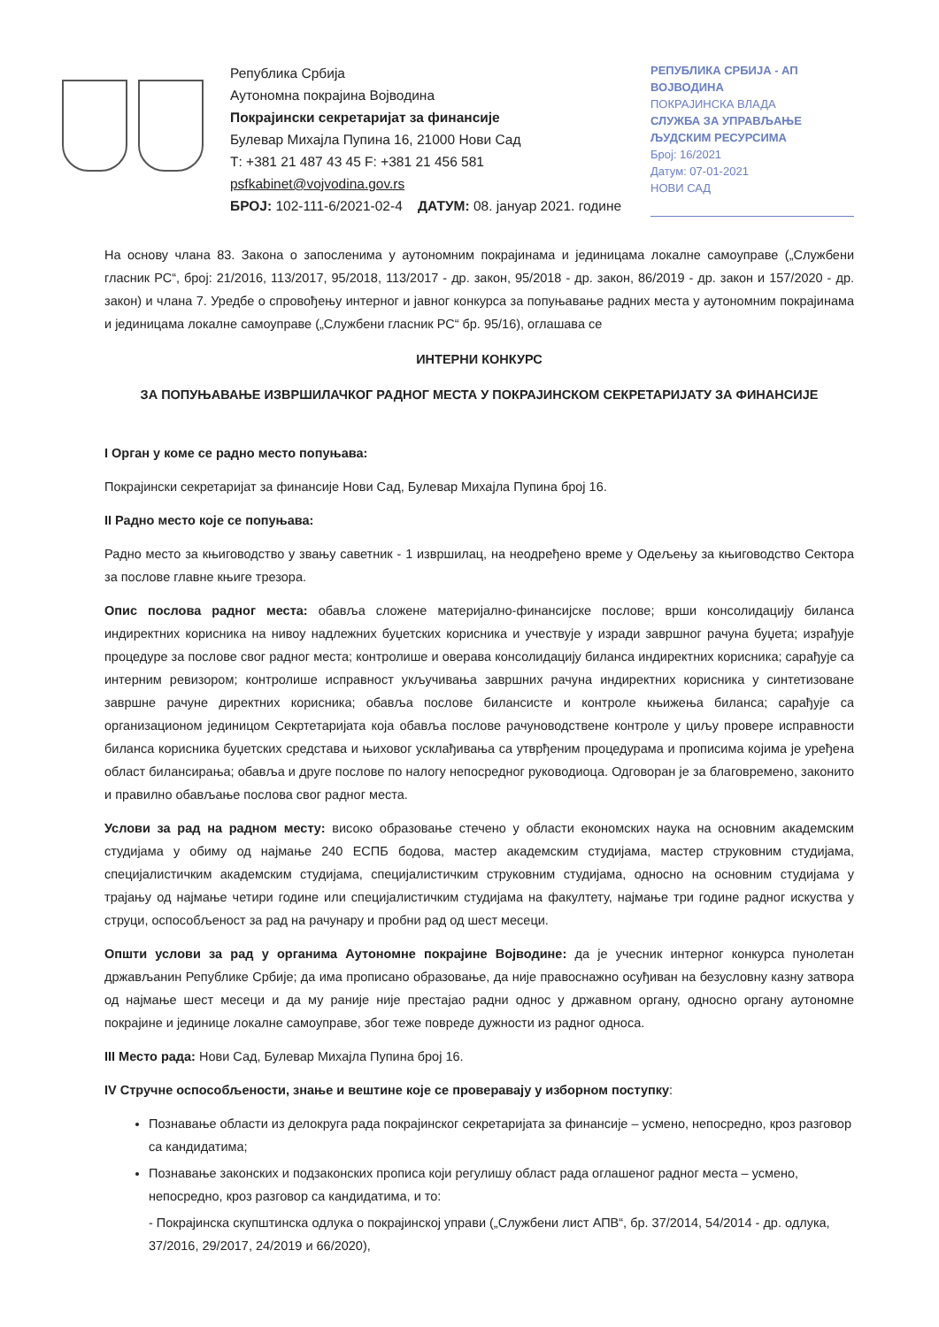Република Србија
Аутономна покрајина Војводина
Покрајински секретаријат за финансије
Булевар Михајла Пупина 16, 21000 Нови Сад
Т: +381 21 487 43 45 F: +381 21 456 581
psfkabinet@vojvodina.gov.rs
БРОЈ: 102-111-6/2021-02-4 ДАТУМ: 08. јануар 2021. године
РЕПУБЛИКА СРБИЈА - АП ВОЈВОДИНА
ПОКРАЈИНСКА ВЛАДА
СЛУЖБА ЗА УПРАВЉАЊЕ ЉУДСКИМ РЕСУРСИМА
Број: 16/2021
Датум: 07-01-2021
НОВИ САД
На основу члана 83. Закона о запосленима у аутономним покрајинама и јединицама локалне самоуправе („Службени гласник РС“, број: 21/2016, 113/2017, 95/2018, 113/2017 - др. закон, 95/2018 - др. закон, 86/2019 - др. закон и 157/2020 - др. закон) и члана 7. Уредбе о спровођењу интерног и јавног конкурса за попуњавање радних места у аутономним покрајинама и јединицама локалне самоуправе („Службени гласник РС“ бр. 95/16), оглашава се
ИНТЕРНИ КОНКУРС
ЗА ПОПУЊАВАЊЕ ИЗВРШИЛАЧКОГ РАДНОГ МЕСТА У ПОКРАЈИНСКОМ СЕКРЕТАРИЈАТУ ЗА ФИНАНСИЈЕ
I Орган у коме се радно место попуњава:
Покрајински секретаријат за финансије Нови Сад, Булевар Михајла Пупина број 16.
II Радно место које се попуњава:
Радно место за књиговодство у звању саветник - 1 извршилац, на неодређено време у Одељењу за књиговодство Сектора за послове главне књиге трезора.
Опис послова радног места: обавља сложене материјално-финансијске послове; врши консолидацију биланса индиректних корисника на нивоу надлежних буџетских корисника и учествује у изради завршног рачуна буџета; израђује процедуре за послове свог радног места; контролише и оверава консолидацију биланса индиректних корисника; сарађује са интерним ревизором; контролише исправност укључивања завршних рачуна индиректних корисника у синтетизоване завршне рачуне директних корисника; обавља послове билансисте и контроле књижења биланса; сарађује са организационом јединицом Секртетаријата која обавља послове рачуноводствене контроле у циљу провере исправности биланса корисника буџетских средстава и њиховог усклађивања са утврђеним процедурама и прописима којима је уређена област билансирања; обавља и друге послове по налогу непосредног руководиоца. Одговоран је за благовремено, законито и правилно обављање послова свог радног места.
Услови за рад на радном месту: високо образовање стечено у области економских наука на основним академским студијама у обиму од најмање 240 ЕСПБ бодова, мастер академским студијама, мастер струковним студијама, специјалистичким академским студијама, специјалистичким струковним студијама, односно на основним студијама у трајању од најмање четири године или специјалистичким студијама на факултету, најмање три године радног искуства у струци, оспособљеност за рад на рачунару и пробни рад од шест месеци.
Општи услови за рад у органима Аутономне покрајине Војводине: да је учесник интерног конкурса пунолетан држављанин Републике Србије; да има прописано образовање, да није правоснажно осуђиван на безусловну казну затвора од најмање шест месеци и да му раније није престајао радни однос у државном органу, односно органу аутономне покрајине и јединице локалне самоуправе, због теже повреде дужности из радног односа.
III Место рада: Нови Сад, Булевар Михајла Пупина број 16.
IV Стручне оспособљености, знање и вештине које се проверавају у изборном поступку:
Познавање области из делокруга рада покрајинског секретаријата за финансије – усмено, непосредно, кроз разговор са кандидатима;
Познавање законских и подзаконских прописа који регулишу област рада оглашеног радног места – усмено, непосредно, кроз разговор са кандидатима, и то:
- Покрајинска скупштинска одлука о покрајинској управи („Службени лист АПВ“, бр. 37/2014, 54/2014 - др. одлука, 37/2016, 29/2017, 24/2019 и 66/2020),